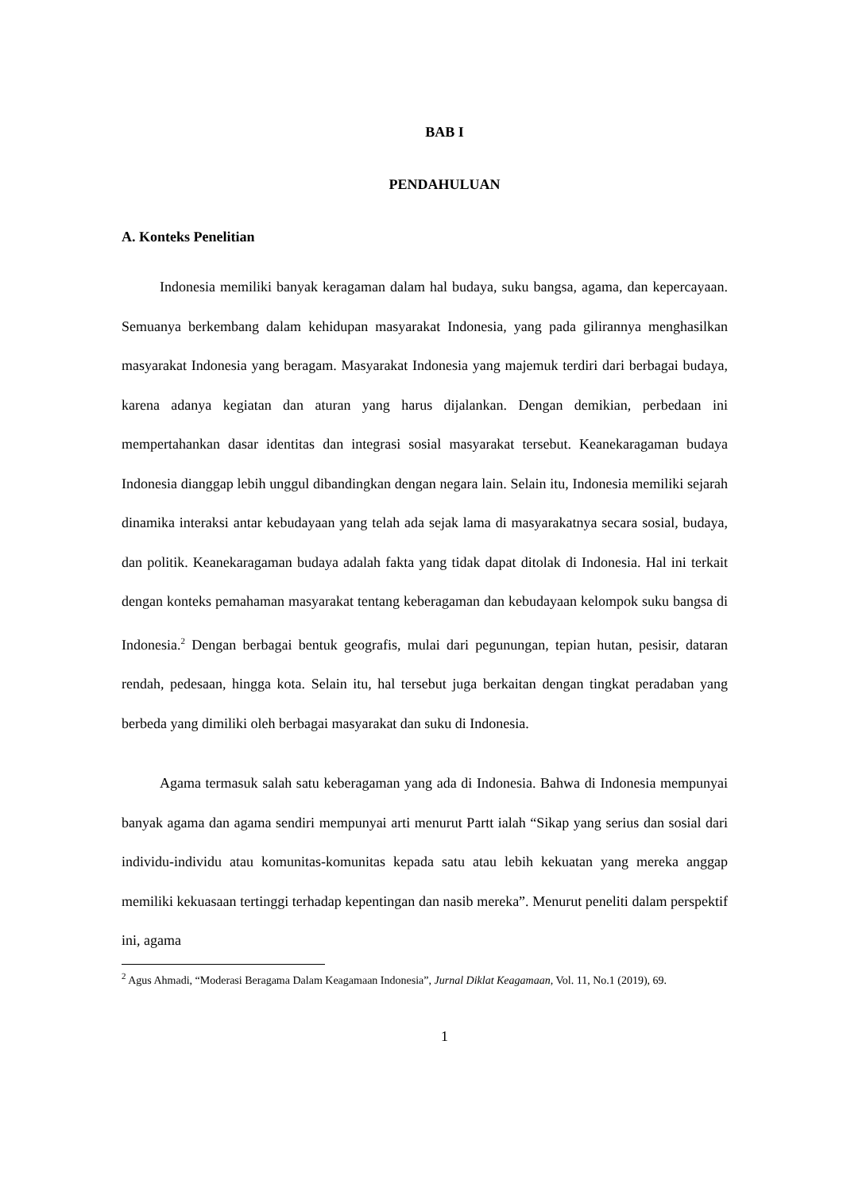BAB I
PENDAHULUAN
A. Konteks Penelitian
Indonesia memiliki banyak keragaman dalam hal budaya, suku bangsa, agama, dan kepercayaan. Semuanya berkembang dalam kehidupan masyarakat Indonesia, yang pada gilirannya menghasilkan masyarakat Indonesia yang beragam. Masyarakat Indonesia yang majemuk terdiri dari berbagai budaya, karena adanya kegiatan dan aturan yang harus dijalankan. Dengan demikian, perbedaan ini mempertahankan dasar identitas dan integrasi sosial masyarakat tersebut. Keanekaragaman budaya Indonesia dianggap lebih unggul dibandingkan dengan negara lain. Selain itu, Indonesia memiliki sejarah dinamika interaksi antar kebudayaan yang telah ada sejak lama di masyarakatnya secara sosial, budaya, dan politik. Keanekaragaman budaya adalah fakta yang tidak dapat ditolak di Indonesia. Hal ini terkait dengan konteks pemahaman masyarakat tentang keberagaman dan kebudayaan kelompok suku bangsa di Indonesia.<sup>2</sup> Dengan berbagai bentuk geografis, mulai dari pegunungan, tepian hutan, pesisir, dataran rendah, pedesaan, hingga kota. Selain itu, hal tersebut juga berkaitan dengan tingkat peradaban yang berbeda yang dimiliki oleh berbagai masyarakat dan suku di Indonesia.
Agama termasuk salah satu keberagaman yang ada di Indonesia. Bahwa di Indonesia mempunyai banyak agama dan agama sendiri mempunyai arti menurut Partt ialah “Sikap yang serius dan sosial dari individu-individu atau komunitas-komunitas kepada satu atau lebih kekuatan yang mereka anggap memiliki kekuasaan tertinggi terhadap kepentingan dan nasib mereka”. Menurut peneliti dalam perspektif ini, agama
<sup>2</sup> Agus Ahmadi, “Moderasi Beragama Dalam Keagamaan Indonesia”, Jurnal Diklat Keagamaan, Vol. 11, No.1 (2019), 69.
1